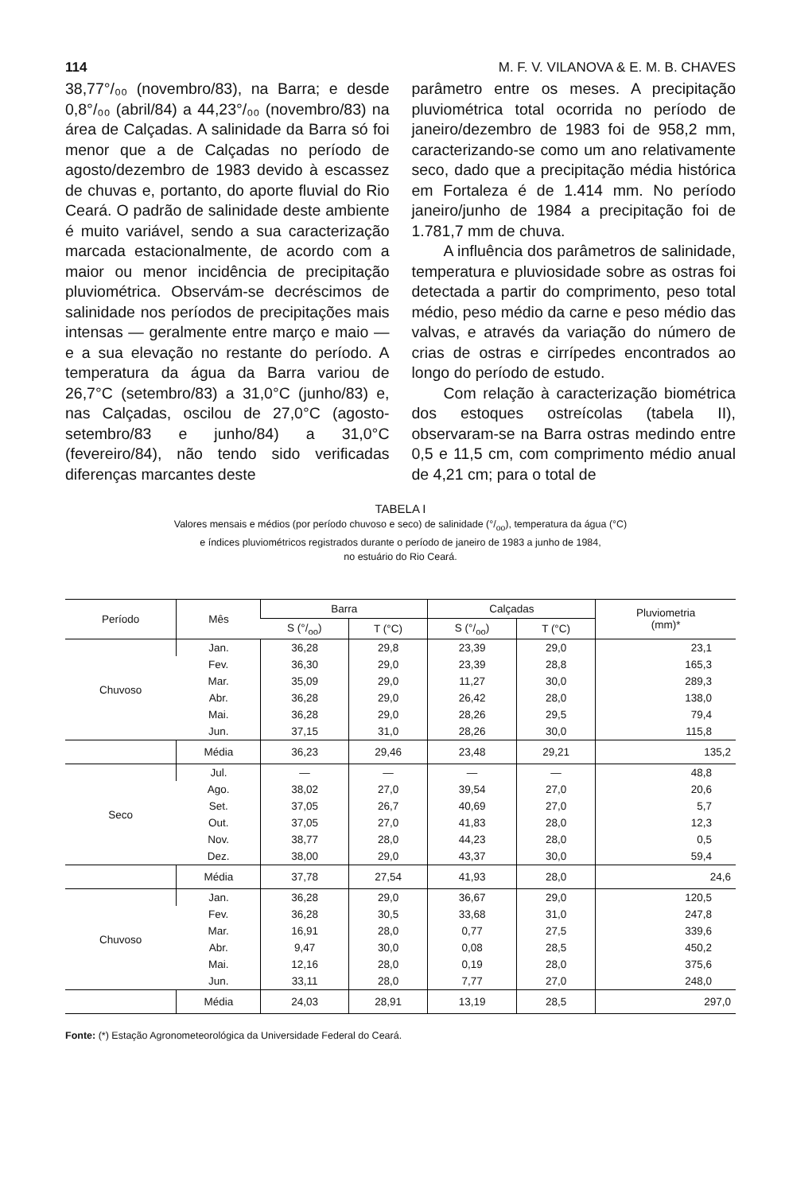114 M. F. V. VILANOVA & E. M. B. CHAVES
38,77°/₀₀ (novembro/83), na Barra; e desde 0,8°/₀₀ (abril/84) a 44,23°/₀₀ (novembro/83) na área de Calçadas. A salinidade da Barra só foi menor que a de Calçadas no período de agosto/dezembro de 1983 devido à escassez de chuvas e, portanto, do aporte fluvial do Rio Ceará. O padrão de salinidade deste ambiente é muito variável, sendo a sua caracterização marcada estacionalmente, de acordo com a maior ou menor incidência de precipitação pluviométrica. Observám-se decréscimos de salinidade nos períodos de precipitações mais intensas — geralmente entre março e maio — e a sua elevação no restante do período. A temperatura da água da Barra variou de 26,7°C (setembro/83) a 31,0°C (junho/83) e, nas Calçadas, oscilou de 27,0°C (agosto-setembro/83 e junho/84) a 31,0°C (fevereiro/84), não tendo sido verificadas diferenças marcantes deste
parâmetro entre os meses. A precipitação pluviométrica total ocorrida no período de janeiro/dezembro de 1983 foi de 958,2 mm, caracterizando-se como um ano relativamente seco, dado que a precipitação média histórica em Fortaleza é de 1.414 mm. No período janeiro/junho de 1984 a precipitação foi de 1.781,7 mm de chuva.
A influência dos parâmetros de salinidade, temperatura e pluviosidade sobre as ostras foi detectada a partir do comprimento, peso total médio, peso médio da carne e peso médio das valvas, e através da variação do número de crias de ostras e cirrípedes encontrados ao longo do período de estudo.
Com relação à caracterização biométrica dos estoques ostreícolas (tabela II), observaram-se na Barra ostras medindo entre 0,5 e 11,5 cm, com comprimento médio anual de 4,21 cm; para o total de
TABELA I
Valores mensais e médios (por período chuvoso e seco) de salinidade (°/<sub>oo</sub>), temperatura da água (°C)
e índices pluviométricos registrados durante o período de janeiro de 1983 a junho de 1984,
no estuário do Rio Ceará.
| Período | Mês | Barra | | Calçadas | | Pluviometria (mm)* |
| --- | --- | --- | --- | --- | --- | --- |
| | | S (°/<sub>oo</sub>) | T (°C) | S (°/<sub>oo</sub>) | T (°C) | |
| Chuvoso | Jan. | 36,28 | 29,8 | 23,39 | 29,0 | 23,1 |
| | Fev. | 36,30 | 29,0 | 23,39 | 28,8 | 165,3 |
| | Mar. | 35,09 | 29,0 | 11,27 | 30,0 | 289,3 |
| | Abr. | 36,28 | 29,0 | 26,42 | 28,0 | 138,0 |
| | Mai. | 36,28 | 29,0 | 28,26 | 29,5 | 79,4 |
| | Jun. | 37,15 | 31,0 | 28,26 | 30,0 | 115,8 |
| | Média | 36,23 | 29,46 | 23,48 | 29,21 | 135,2 |
| Seco | Jul. | — | — | — | — | 48,8 |
| | Ago. | 38,02 | 27,0 | 39,54 | 27,0 | 20,6 |
| | Set. | 37,05 | 26,7 | 40,69 | 27,0 | 5,7 |
| | Out. | 37,05 | 27,0 | 41,83 | 28,0 | 12,3 |
| | Nov. | 38,77 | 28,0 | 44,23 | 28,0 | 0,5 |
| | Dez. | 38,00 | 29,0 | 43,37 | 30,0 | 59,4 |
| | Média | 37,78 | 27,54 | 41,93 | 28,0 | 24,6 |
| Chuvoso | Jan. | 36,28 | 29,0 | 36,67 | 29,0 | 120,5 |
| | Fev. | 36,28 | 30,5 | 33,68 | 31,0 | 247,8 |
| | Mar. | 16,91 | 28,0 | 0,77 | 27,5 | 339,6 |
| | Abr. | 9,47 | 30,0 | 0,08 | 28,5 | 450,2 |
| | Mai. | 12,16 | 28,0 | 0,19 | 28,0 | 375,6 |
| | Jun. | 33,11 | 28,0 | 7,77 | 27,0 | 248,0 |
| | Média | 24,03 | 28,91 | 13,19 | 28,5 | 297,0 |
Fonte: (*) Estação Agronometeorológica da Universidade Federal do Ceará.